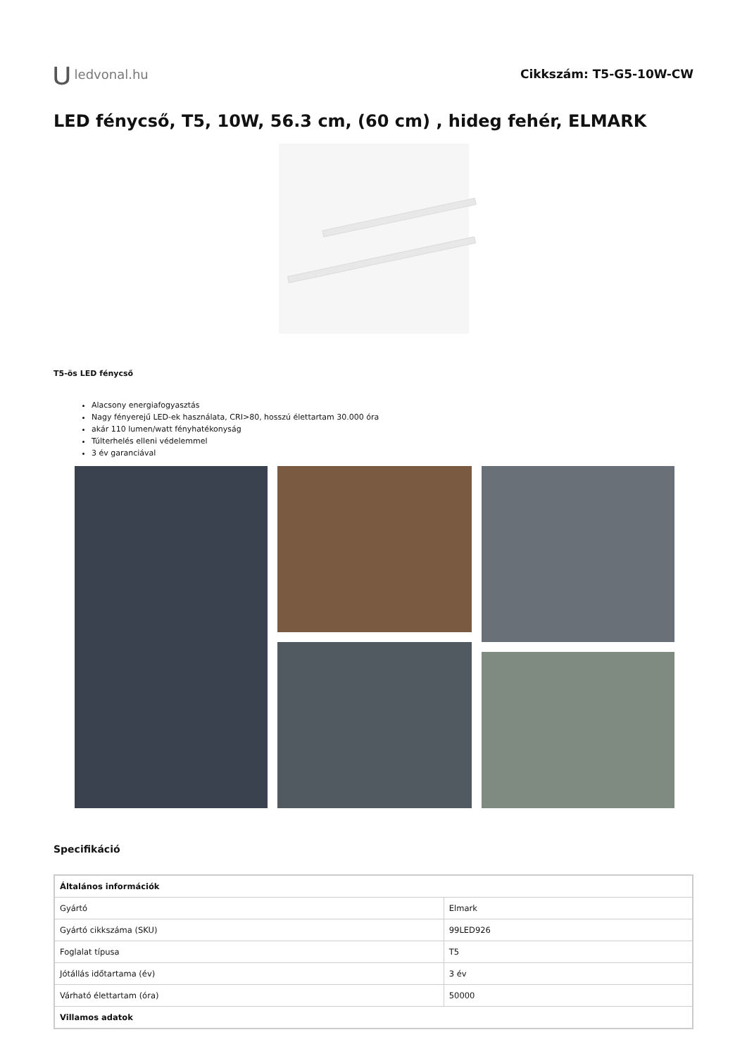⋃ ledvonal.hu Cikkszám: T5-G5-10W-CW
LED fénycső, T5, 10W, 56.3 cm, (60 cm) , hideg fehér, ELMARK
T5-ös LED fénycső
Alacsony energiafogyasztás
Nagy fényerejű LED-ek használata, CRI>80, hosszú élettartam 30.000 óra
akár 110 lumen/watt fényhatékonyság
Túlterhelés elleni védelemmel
3 év garanciával
Specifikáció
| Általános információk | |
| --- | --- |
| Gyártó | Elmark |
| Gyártó cikkszáma (SKU) | 99LED926 |
| Foglalat típusa | T5 |
| Jótállás időtartama (év) | 3 év |
| Várható élettartam (óra) | 50000 |
| Villamos adatok | |